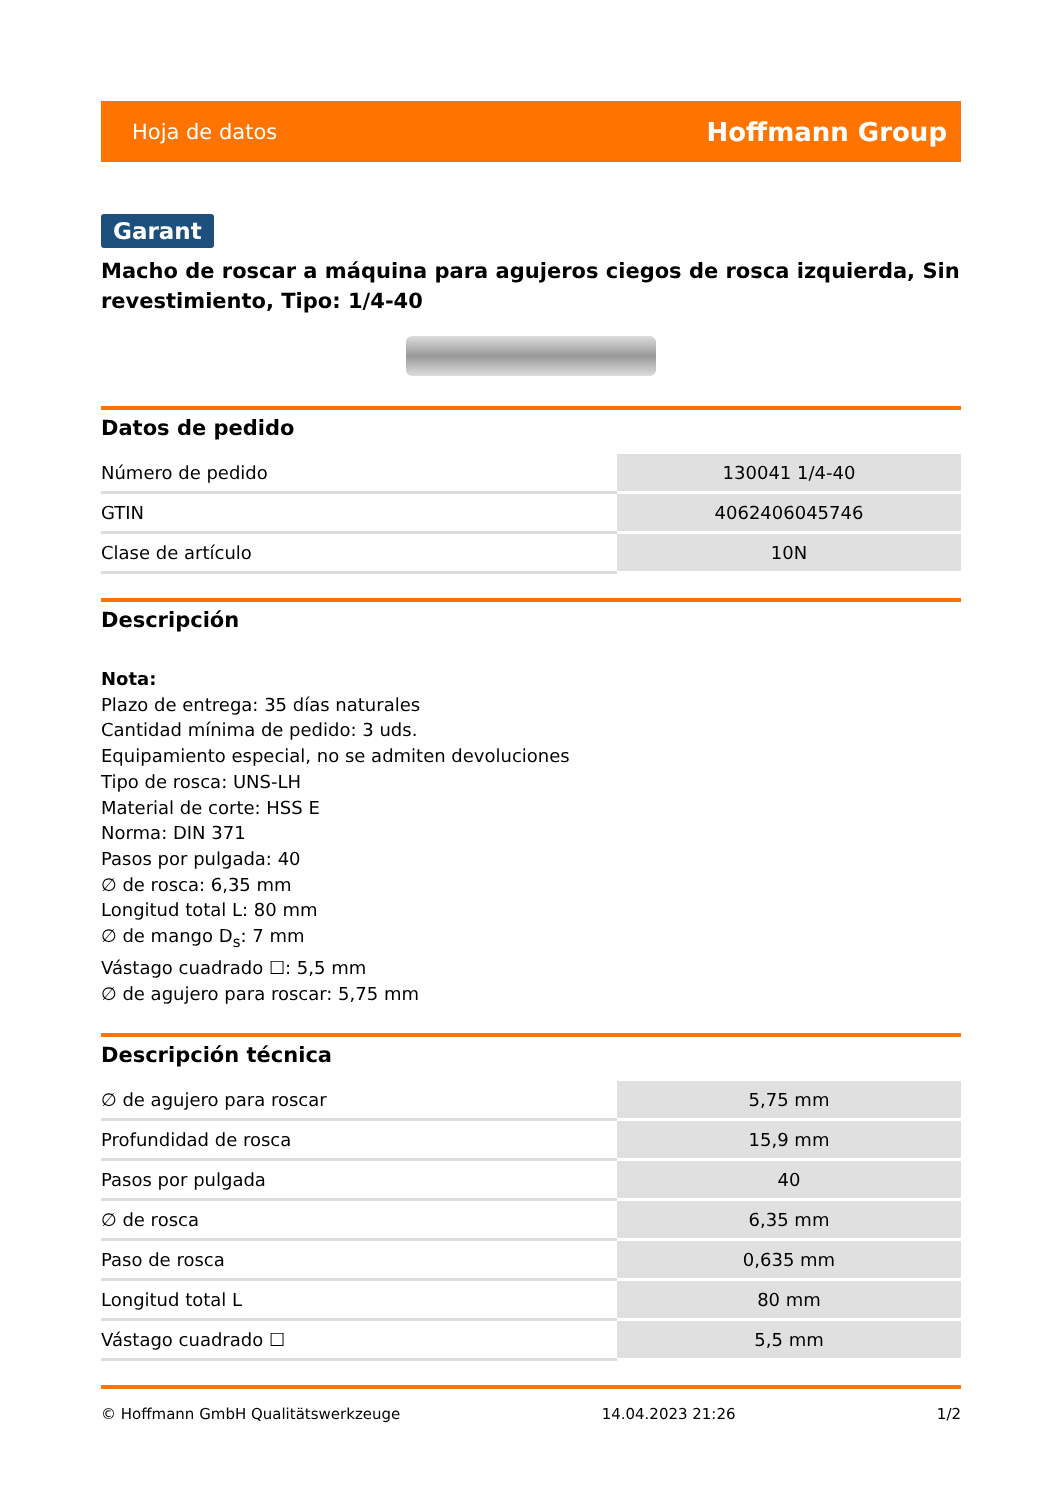Hoja de datos Hoffmann Group
Garant
Macho de roscar a máquina para agujeros ciegos de rosca izquierda, Sin revestimiento, Tipo: 1/4-40
Datos de pedido
| Número de pedido | 130041 1/4-40 |
| GTIN | 4062406045746 |
| Clase de artículo | 10N |
Descripción
Nota:
Plazo de entrega: 35 días naturales
Cantidad mínima de pedido: 3 uds.
Equipamiento especial, no se admiten devoluciones
Tipo de rosca: UNS-LH
Material de corte: HSS E
Norma: DIN 371
Pasos por pulgada: 40
∅ de rosca: 6,35 mm
Longitud total L: 80 mm
∅ de mango D<sub>s</sub>: 7 mm
Vástago cuadrado ☐: 5,5 mm
∅ de agujero para roscar: 5,75 mm
Descripción técnica
| ∅ de agujero para roscar | 5,75 mm |
| Profundidad de rosca | 15,9 mm |
| Pasos por pulgada | 40 |
| ∅ de rosca | 6,35 mm |
| Paso de rosca | 0,635 mm |
| Longitud total L | 80 mm |
| Vástago cuadrado ☐ | 5,5 mm |
© Hoffmann GmbH Qualitätswerkzeuge 14.04.2023 21:26 1/2